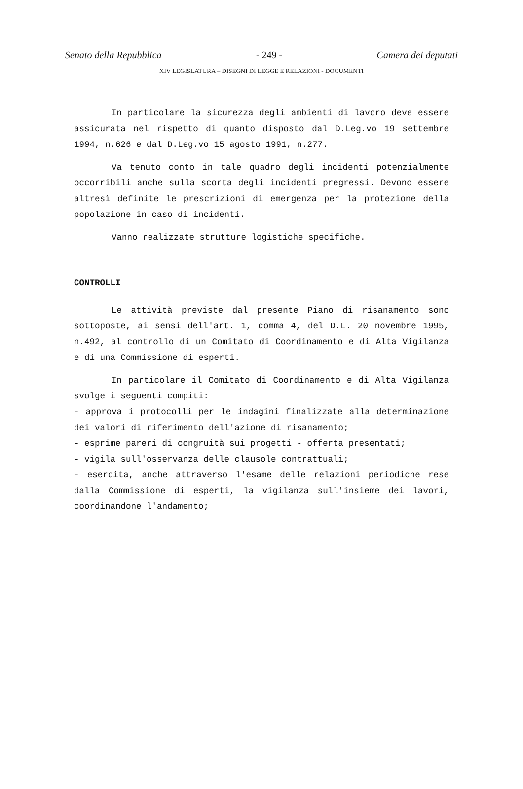Senato della Repubblica - 249 - Camera dei deputati
XIV LEGISLATURA – DISEGNI DI LEGGE E RELAZIONI - DOCUMENTI
In particolare la sicurezza degli ambienti di lavoro deve essere assicurata nel rispetto di quanto disposto dal D.Leg.vo 19 settembre 1994, n.626 e dal D.Leg.vo 15 agosto 1991, n.277.
Va tenuto conto in tale quadro degli incidenti potenzialmente occorribili anche sulla scorta degli incidenti pregressi. Devono essere altresì definite le prescrizioni di emergenza per la protezione della popolazione in caso di incidenti.
Vanno realizzate strutture logistiche specifiche.
CONTROLLI
Le attività previste dal presente Piano di risanamento sono sottoposte, ai sensi dell'art. 1, comma 4, del D.L. 20 novembre 1995, n.492, al controllo di un Comitato di Coordinamento e di Alta Vigilanza e di una Commissione di esperti.
In particolare il Comitato di Coordinamento e di Alta Vigilanza svolge i seguenti compiti:
- approva i protocolli per le indagini finalizzate alla determinazione dei valori di riferimento dell'azione di risanamento;
- esprime pareri di congruità sui progetti - offerta presentati;
- vigila sull'osservanza delle clausole contrattuali;
- esercita, anche attraverso l'esame delle relazioni periodiche rese dalla Commissione di esperti, la vigilanza sull'insieme dei lavori, coordinandone l'andamento;